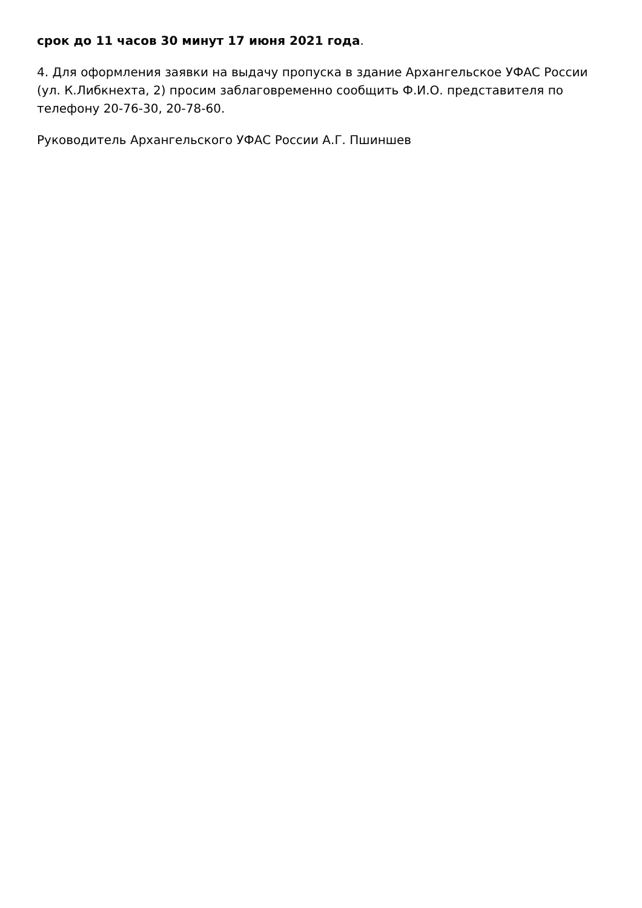срок до 11 часов 30 минут 17 июня 2021 года.
4. Для оформления заявки на выдачу пропуска в здание Архангельское УФАС России (ул. К.Либкнехта, 2) просим заблаговременно сообщить Ф.И.О. представителя по телефону 20-76-30, 20-78-60.
Руководитель Архангельского УФАС России А.Г. Пшиншев